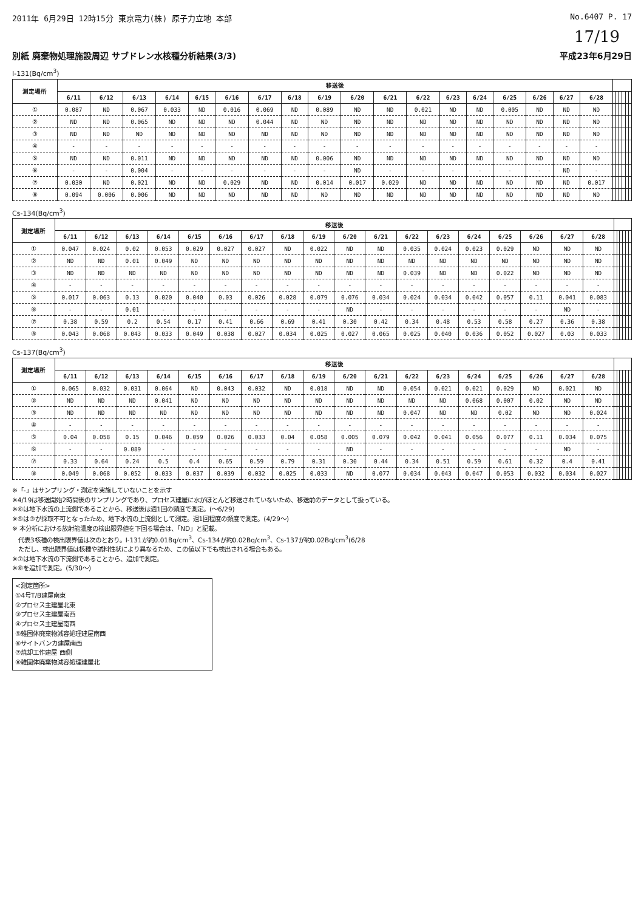2011年 6月29日 12時15分 東京電力(株) 原子力立地 本部 No.6407 P. 17
17/19
別紙 廃棄物処理施設周辺 サブドレン水核種分析結果(3/3) 平成23年6月29日
I-131(Bq/cm<sup>3</sup>)
| 測定場所 | 移送後 | | | | | | | | | | | | | | | | | | | | | | | |
| --- | --- | --- | --- | --- | --- | --- | --- | --- | --- | --- | --- | --- | --- | --- | --- | --- | --- | --- | --- | --- | --- | --- | --- | --- |
| | 6/11 | 6/12 | 6/13 | 6/14 | 6/15 | 6/16 | 6/17 | 6/18 | 6/19 | 6/20 | 6/21 | 6/22 | 6/23 | 6/24 | 6/25 | 6/26 | 6/27 | 6/28 | | | | | | |
| ① | 0.087 | ND | 0.067 | 0.033 | ND | 0.016 | 0.069 | ND | 0.089 | ND | ND | 0.021 | ND | ND | 0.005 | ND | ND | ND | | | | | | |
| ② | ND | ND | 0.065 | ND | ND | ND | 0.044 | ND | ND | ND | ND | ND | ND | ND | ND | ND | ND | ND | | | | | | |
| ③ | ND | ND | ND | ND | ND | ND | ND | ND | ND | ND | ND | ND | ND | ND | ND | ND | ND | ND | | | | | | |
| ④ | - | - | - | - | - | - | - | - | - | - | - | - | - | - | - | - | - | - | | | | | | |
| ⑤ | ND | ND | 0.011 | ND | ND | ND | ND | ND | 0.006 | ND | ND | ND | ND | ND | ND | ND | ND | ND | | | | | | |
| ⑥ | - | - | 0.004 | - | - | - | - | - | - | ND | - | - | - | - | - | - | ND | - | | | | | | |
| ⑦ | 0.030 | ND | 0.021 | ND | ND | 0.029 | ND | ND | 0.014 | 0.017 | 0.029 | ND | ND | ND | ND | ND | ND | 0.017 | | | | | | |
| ⑧ | 0.094 | 0.006 | 0.006 | ND | ND | ND | ND | ND | ND | ND | ND | ND | ND | ND | ND | ND | ND | ND | | | | | | |
Cs-134(Bq/cm<sup>3</sup>)
| 測定場所 | 移送後 | | | | | | | | | | | | | | | | | | | | | | | |
| --- | --- | --- | --- | --- | --- | --- | --- | --- | --- | --- | --- | --- | --- | --- | --- | --- | --- | --- | --- | --- | --- | --- | --- | --- |
| | 6/11 | 6/12 | 6/13 | 6/14 | 6/15 | 6/16 | 6/17 | 6/18 | 6/19 | 6/20 | 6/21 | 6/22 | 6/23 | 6/24 | 6/25 | 6/26 | 6/27 | 6/28 | | | | | | |
| ① | 0.047 | 0.024 | 0.02 | 0.053 | 0.029 | 0.027 | 0.027 | ND | 0.022 | ND | ND | 0.035 | 0.024 | 0.023 | 0.029 | ND | ND | ND | | | | | | |
| ② | ND | ND | 0.01 | 0.049 | ND | ND | ND | ND | ND | ND | ND | ND | ND | ND | ND | ND | ND | ND | | | | | | |
| ③ | ND | ND | ND | ND | ND | ND | ND | ND | ND | ND | ND | 0.039 | ND | ND | 0.022 | ND | ND | ND | | | | | | |
| ④ | - | - | - | - | - | - | - | - | - | - | - | - | - | - | - | - | - | - | | | | | | |
| ⑤ | 0.017 | 0.063 | 0.13 | 0.020 | 0.040 | 0.03 | 0.026 | 0.028 | 0.079 | 0.076 | 0.034 | 0.024 | 0.034 | 0.042 | 0.057 | 0.11 | 0.041 | 0.083 | | | | | | |
| ⑥ | - | - | 0.01 | - | - | - | - | - | - | ND | - | - | - | - | - | - | ND | - | | | | | | |
| ⑦ | 0.38 | 0.59 | 0.2 | 0.54 | 0.17 | 0.41 | 0.66 | 0.69 | 0.41 | 0.30 | 0.42 | 0.34 | 0.48 | 0.53 | 0.58 | 0.27 | 0.36 | 0.38 | | | | | | |
| ⑧ | 0.043 | 0.068 | 0.043 | 0.033 | 0.049 | 0.038 | 0.027 | 0.034 | 0.025 | 0.027 | 0.065 | 0.025 | 0.040 | 0.036 | 0.052 | 0.027 | 0.03 | 0.033 | | | | | | |
Cs-137(Bq/cm<sup>3</sup>)
| 測定場所 | 移送後 | | | | | | | | | | | | | | | | | | | | | | | |
| --- | --- | --- | --- | --- | --- | --- | --- | --- | --- | --- | --- | --- | --- | --- | --- | --- | --- | --- | --- | --- | --- | --- | --- | --- |
| | 6/11 | 6/12 | 6/13 | 6/14 | 6/15 | 6/16 | 6/17 | 6/18 | 6/19 | 6/20 | 6/21 | 6/22 | 6/23 | 6/24 | 6/25 | 6/26 | 6/27 | 6/28 | | | | | | |
| ① | 0.065 | 0.032 | 0.031 | 0.064 | ND | 0.043 | 0.032 | ND | 0.018 | ND | ND | 0.054 | 0.021 | 0.021 | 0.029 | ND | 0.021 | ND | | | | | | |
| ② | ND | ND | ND | 0.041 | ND | ND | ND | ND | ND | ND | ND | ND | ND | 0.068 | 0.007 | 0.02 | ND | ND | | | | | | |
| ③ | ND | ND | ND | ND | ND | ND | ND | ND | ND | ND | ND | 0.047 | ND | ND | 0.02 | ND | ND | 0.024 | | | | | | |
| ④ | - | - | - | - | - | - | - | - | - | - | - | - | - | - | - | - | - | - | | | | | | |
| ⑤ | 0.04 | 0.058 | 0.15 | 0.046 | 0.059 | 0.026 | 0.033 | 0.04 | 0.058 | 0.005 | 0.079 | 0.042 | 0.041 | 0.056 | 0.077 | 0.11 | 0.034 | 0.075 | | | | | | |
| ⑥ | - | - | 0.089 | - | - | - | - | - | - | ND | - | - | - | - | - | - | ND | - | | | | | | |
| ⑦ | 0.33 | 0.64 | 0.24 | 0.5 | 0.4 | 0.65 | 0.59 | 0.79 | 0.31 | 0.30 | 0.44 | 0.34 | 0.51 | 0.59 | 0.61 | 0.32 | 0.4 | 0.41 | | | | | | |
| ⑧ | 0.049 | 0.068 | 0.052 | 0.033 | 0.037 | 0.039 | 0.032 | 0.025 | 0.033 | ND | 0.077 | 0.034 | 0.043 | 0.047 | 0.053 | 0.032 | 0.034 | 0.027 | | | | | | |
※「-」はサンプリング・測定を実施していないことを示す
※4/19は移送開始2時間後のサンプリングであり、プロセス建屋に水がほとんど移送されていないため、移送前のデータとして扱っている。
※⑥は地下水流の上流側であることから、移送後は週1回の頻度で測定。(～6/29)
※⑤は③が採取不可となったため、地下水流の上流側として測定。週1回程度の頻度で測定。(4/29～)
※ 本分析における放射能濃度の検出限界値を下回る場合は、「ND」と記載。
　代表3核種の検出限界値は次のとおり。I-131が約0.01Bq/cm<sup>3</sup>、Cs-134が約0.02Bq/cm<sup>3</sup>、Cs-137が約0.02Bq/cm<sup>3</sup>(6/28
　ただし、検出限界値は核種や試料性状により異なるため、この値以下でも検出される場合もある。
※⑦は地下水流の下流側であることから、追加で測定。
※⑧を追加で測定。(5/30～)
<測定箇所>
①4号T/B建屋南東
②プロセス主建屋北東
③プロセス主建屋南西
④プロセス主建屋南西
⑤雑固体廃棄物減容処理建屋南西
⑥サイトバンカ建屋南西
⑦焼却工作建屋 西側
⑧雑固体廃棄物減容処理建屋北